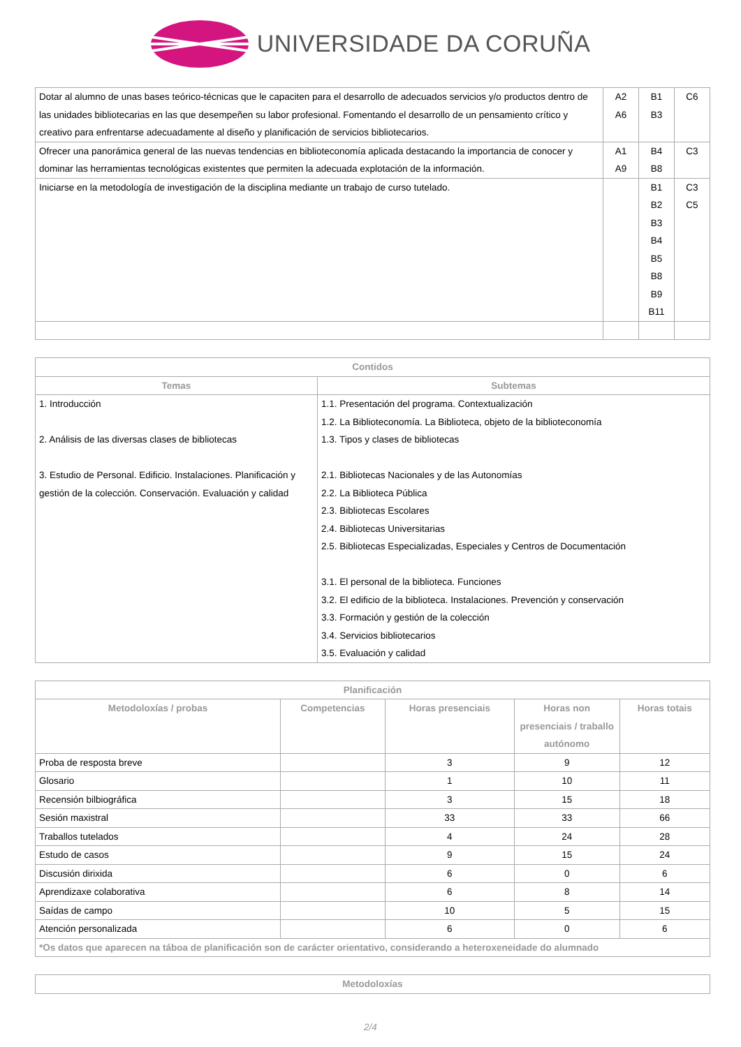UNIVERSIDADE DA CORUÑA
| Dotar al alumno de unas bases teórico-técnicas que le capaciten para el desarrollo de adecuados servicios y/o productos dentro de las unidades bibliotecarias en las que desempeñen su labor profesional. Fomentando el desarrollo de un pensamiento crítico y creativo para enfrentarse adecuadamente al diseño y planificación de servicios bibliotecarios. | A2 A6 | B1 B3 | C6 |
| Ofrecer una panorámica general de las nuevas tendencias en biblioteconomía aplicada destacando la importancia de conocer y dominar las herramientas tecnológicas existentes que permiten la adecuada explotación de la información. | A1 A9 | B4 B8 | C3 |
| Iniciarse en la metodología de investigación de la disciplina mediante un trabajo de curso tutelado. | | B1 B2 B3 B4 B5 B8 B9 B11 | C3 C5 |
| Contidos | |
| --- | --- |
| Temas | Subtemas |
| 1. Introducción 2. Análisis de las diversas clases de bibliotecas 3. Estudio de Personal. Edificio. Instalaciones. Planificación y gestión de la colección. Conservación. Evaluación y calidad | 1.1. Presentación del programa. Contextualización 1.2. La Biblioteconomía. La Biblioteca, objeto de la biblioteconomía 1.3. Tipos y clases de bibliotecas 2.1. Bibliotecas Nacionales y de las Autonomías 2.2. La Biblioteca Pública 2.3. Bibliotecas Escolares 2.4. Bibliotecas Universitarias 2.5. Bibliotecas Especializadas, Especiales y Centros de Documentación 3.1. El personal de la biblioteca. Funciones 3.2. El edificio de la biblioteca. Instalaciones. Prevención y conservación 3.3. Formación y gestión de la colección 3.4. Servicios bibliotecarios 3.5. Evaluación y calidad |
| Planificación | | | | |
| --- | --- | --- | --- | --- |
| Metodoloxías / probas | Competencias | Horas presenciais | Horas non presenciais / traballo autónomo | Horas totais |
| Proba de resposta breve | | 3 | 9 | 12 |
| Glosario | | 1 | 10 | 11 |
| Recensión bilbiográfica | | 3 | 15 | 18 |
| Sesión maxistral | | 33 | 33 | 66 |
| Traballos tutelados | | 4 | 24 | 28 |
| Estudo de casos | | 9 | 15 | 24 |
| Discusión dirixida | | 6 | 0 | 6 |
| Aprendizaxe colaborativa | | 6 | 8 | 14 |
| Saídas de campo | | 10 | 5 | 15 |
| Atención personalizada | | 6 | 0 | 6 |
| *Os datos que aparecen na táboa de planificación son de carácter orientativo, considerando a heteroxeneidade do alumnado | | | | |
| Metodoloxías |
| --- |
2/4